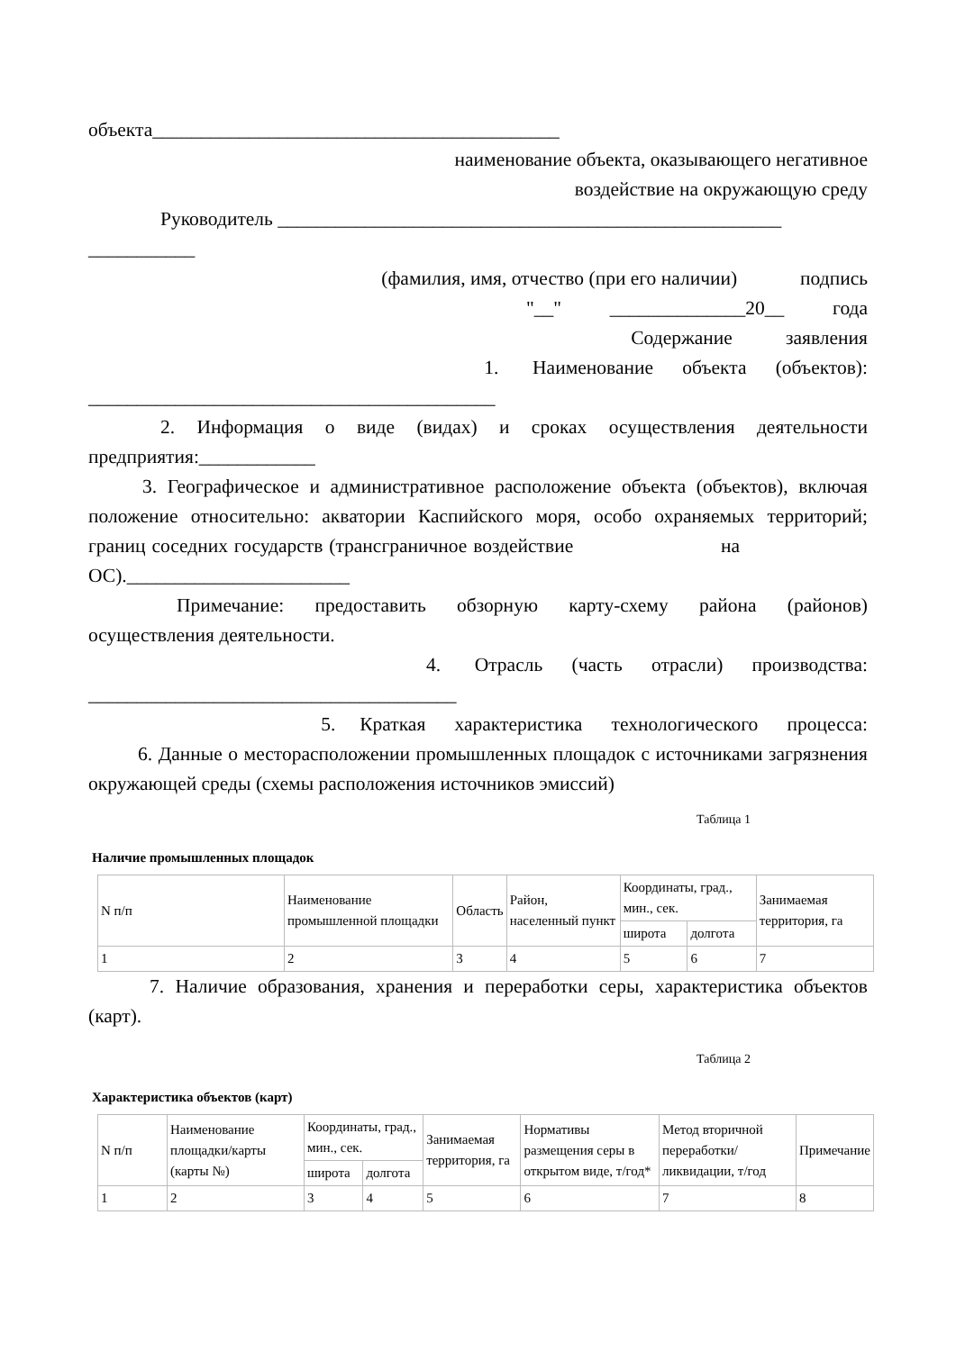объекта__________________________________________
наименование объекта, оказывающего негативное
воздействие на окружающую среду
Руководитель ____________________________________________________
___________
(фамилия, имя, отчество (при его наличии) подпись
"__" ______________20__ года
Содержание заявления
1. Наименование объекта (объектов):
__________________________________________
2. Информация о виде (видах) и сроках осуществления деятельности предприятия:____________
3. Географическое и административное расположение объекта (объектов), включая положение относительно: акватории Каспийского моря, особо охраняемых территорий; границ соседних государств (трансграничное воздействие на ОС)._______________________
Примечание: предоставить обзорную карту-схему района (районов) осуществления деятельности.
4. Отрасль (часть отрасли) производства:
______________________________________
5. Краткая характеристика технологического процесса:
6. Данные о месторасположении промышленных площадок с источниками загрязнения окружающей среды (схемы расположения источников эмиссий)
Таблица 1
Наличие промышленных площадок
| N п/п | Наименование промышленной площадки | Область | Район, населенный пункт | Координаты, град., мин., сек. | | Занимаемая территория, га |
| | | | | широта | долгота | |
| 1 | 2 | 3 | 4 | 5 | 6 | 7 |
7. Наличие образования, хранения и переработки серы, характеристика объектов (карт).
Таблица 2
Характеристика объектов (карт)
| N п/п | Наименование площадки/карты (карты №) | Координаты, град., мин., сек. | | Занимаемая территория, га | Нормативы размещения серы в открытом виде, т/год* | Метод вторичной переработки/ ликвидации, т/год | Примечание |
| | | широта | долгота | | | | |
| 1 | 2 | 3 | 4 | 5 | 6 | 7 | 8 |